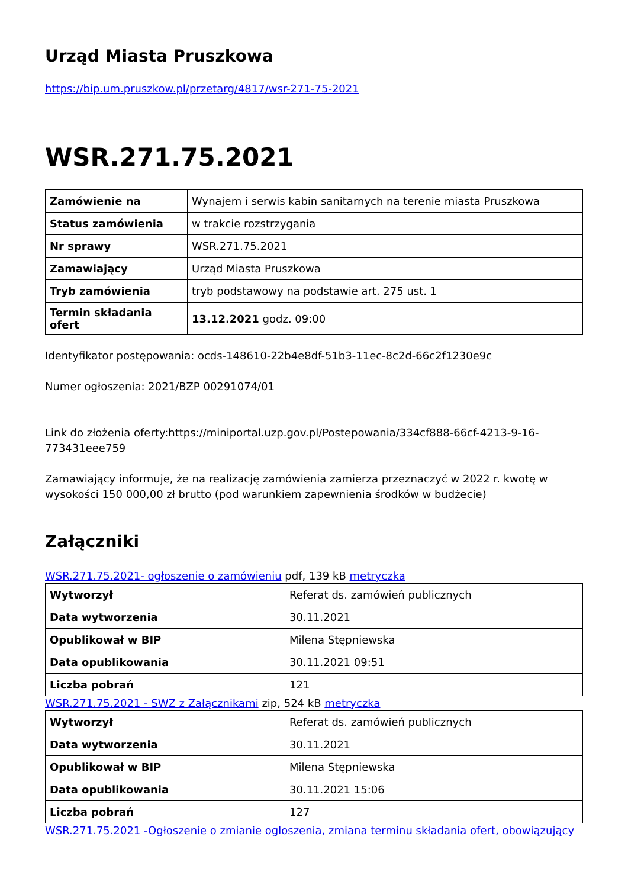Urząd Miasta Pruszkowa
https://bip.um.pruszkow.pl/przetarg/4817/wsr-271-75-2021
WSR.271.75.2021
| Zamówienie na | Wynajem i serwis kabin sanitarnych na terenie miasta Pruszkowa |
| Status zamówienia | w trakcie rozstrzygania |
| Nr sprawy | WSR.271.75.2021 |
| Zamawiający | Urząd Miasta Pruszkowa |
| Tryb zamówienia | tryb podstawowy na podstawie art. 275 ust. 1 |
| Termin składania ofert | 13.12.2021 godz. 09:00 |
Identyfikator postępowania: ocds-148610-22b4e8df-51b3-11ec-8c2d-66c2f1230e9c
Numer ogłoszenia: 2021/BZP 00291074/01
Link do złożenia oferty:https://miniportal.uzp.gov.pl/Postepowania/334cf888-66cf-4213-9-16-773431eee759
Zamawiający informuje, że na realizację zamówienia zamierza przeznaczyć w 2022 r. kwotę w wysokości 150 000,00 zł brutto (pod warunkiem zapewnienia środków w budżecie)
Załączniki
WSR.271.75.2021- ogłoszenie o zamówieniu pdf, 139 kB metryczka
| Wytworzył | Referat ds. zamówień publicznych |
| Data wytworzenia | 30.11.2021 |
| Opublikował w BIP | Milena Stępniewska |
| Data opublikowania | 30.11.2021 09:51 |
| Liczba pobrań | 121 |
WSR.271.75.2021 - SWZ z Załącznikami zip, 524 kB metryczka
| Wytworzył | Referat ds. zamówień publicznych |
| Data wytworzenia | 30.11.2021 |
| Opublikował w BIP | Milena Stępniewska |
| Data opublikowania | 30.11.2021 15:06 |
| Liczba pobrań | 127 |
WSR.271.75.2021 -Ogłoszenie o zmianie ogloszenia, zmiana terminu składania ofert, obowiązujący